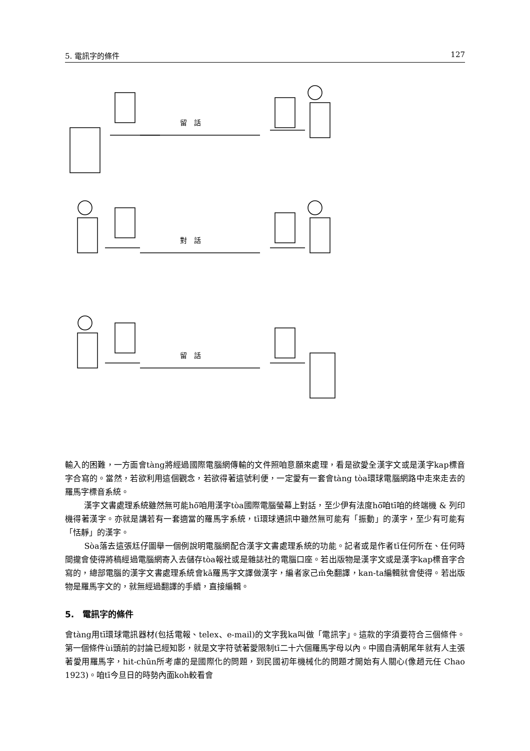5. 電訊字的條件 127
留　話
對　話
留　話
輸入的困難，一方面會tàng將經過國際電腦網傳輸的文件照咱意願來處理，看是欲愛全漢字文或是漢字kap標音字合寫的。當然，若欲利用這個觀念，若欲得著這號利便，一定愛有一套會tàng tòa環球電腦網路中走來走去的羅馬字標音系統。
漢字文書處理系統雖然無可能hō͘咱用漢字tòa國際電腦螢幕上對話，至少伊有法度hō͘咱tī咱的終端機 & 列印機得著漢字。亦就是講若有一套適當的羅馬字系統，tī環球通訊中雖然無可能有「振動」的漢字，至少有可能有「恬靜」的漢字。
Sòa落去這張尪仔圖舉一個例說明電腦網配合漢字文書處理系統的功能。記者或是作者tī任何所在、任何時間攏會使得將稿經過電腦網寄入去儲存tòa報社或是雜誌社的電腦口座。若出版物是漢字文或是漢字kap標音字合寫的，總部電腦的漢字文書處理系統會kā羅馬字文譯做漢字，編者家己m̄免翻譯，kan-ta編輯就會使得。若出版物是羅馬字文的，就無經過翻譯的手續，直接編輯。
5.　電訊字的條件
會tàng用tī環球電訊器材(包括電報、telex、e-mail)的文字我ka叫做「電訊字」。這款的字須要符合三個條件。第一個條件ùi頭前的討論已經知影，就是文字符號著愛限制tī二十六個羅馬字母以內。中國自清朝尾年就有人主張著愛用羅馬字，hit-chūn所考慮的是國際化的問題，到民國初年機械化的問題才開始有人關心(像趙元任 Chao 1923)。咱tī今旦日的時勢內面koh較看會